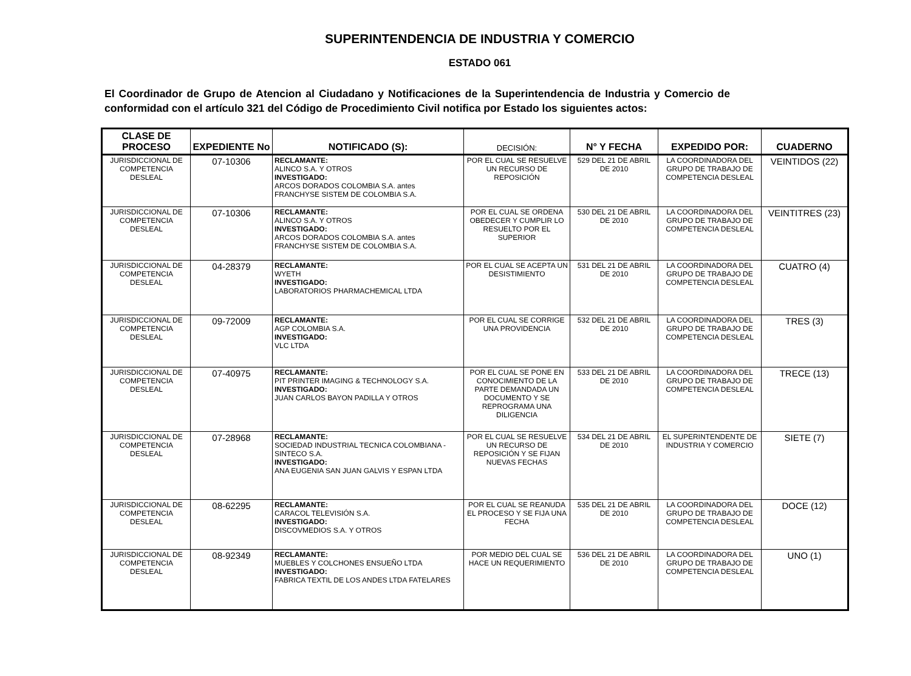SUPERINTENDENCIA DE INDUSTRIA Y COMERCIO
ESTADO 061
El Coordinador de Grupo de Atencion al Ciudadano y Notificaciones de la Superintendencia de Industria y Comercio de conformidad con el artículo 321 del Código de Procedimiento Civil notifica por Estado los siguientes actos:
| CLASE DE PROCESO | EXPEDIENTE No | NOTIFICADO (S): | DECISIÓN: | N° Y FECHA | EXPEDIDO POR: | CUADERNO |
| --- | --- | --- | --- | --- | --- | --- |
| JURISDICCIONAL DE COMPETENCIA DESLEAL | 07-10306 | RECLAMANTE: ALINCO S.A. Y OTROS INVESTIGADO: ARCOS DORADOS COLOMBIA S.A. antes FRANCHYSE SISTEM DE COLOMBIA S.A. | POR EL CUAL SE RESUELVE UN RECURSO DE REPOSICIÓN | 529 DEL 21 DE ABRIL DE 2010 | LA COORDINADORA DEL GRUPO DE TRABAJO DE COMPETENCIA DESLEAL | VEINTIDOS (22) |
| JURISDICCIONAL DE COMPETENCIA DESLEAL | 07-10306 | RECLAMANTE: ALINCO S.A. Y OTROS INVESTIGADO: ARCOS DORADOS COLOMBIA S.A. antes FRANCHYSE SISTEM DE COLOMBIA S.A. | POR EL CUAL SE ORDENA OBEDECER Y CUMPLIR LO RESUELTO POR EL SUPERIOR | 530 DEL 21 DE ABRIL DE 2010 | LA COORDINADORA DEL GRUPO DE TRABAJO DE COMPETENCIA DESLEAL | VEINTITRES (23) |
| JURISDICCIONAL DE COMPETENCIA DESLEAL | 04-28379 | RECLAMANTE: WYETH INVESTIGADO: LABORATORIOS PHARMACHEMICAL LTDA | POR EL CUAL SE ACEPTA UN DESISTIMIENTO | 531 DEL 21 DE ABRIL DE 2010 | LA COORDINADORA DEL GRUPO DE TRABAJO DE COMPETENCIA DESLEAL | CUATRO (4) |
| JURISDICCIONAL DE COMPETENCIA DESLEAL | 09-72009 | RECLAMANTE: AGP COLOMBIA S.A. INVESTIGADO: VLC LTDA | POR EL CUAL SE CORRIGE UNA PROVIDENCIA | 532 DEL 21 DE ABRIL DE 2010 | LA COORDINADORA DEL GRUPO DE TRABAJO DE COMPETENCIA DESLEAL | TRES (3) |
| JURISDICCIONAL DE COMPETENCIA DESLEAL | 07-40975 | RECLAMANTE: PIT PRINTER IMAGING & TECHNOLOGY S.A. INVESTIGADO: JUAN CARLOS BAYON PADILLA Y OTROS | POR EL CUAL SE PONE EN CONOCIMIENTO DE LA PARTE DEMANDADA UN DOCUMENTO Y SE REPROGRAMA UNA DILIGENCIA | 533 DEL 21 DE ABRIL DE 2010 | LA COORDINADORA DEL GRUPO DE TRABAJO DE COMPETENCIA DESLEAL | TRECE (13) |
| JURISDICCIONAL DE COMPETENCIA DESLEAL | 07-28968 | RECLAMANTE: SOCIEDAD INDUSTRIAL TECNICA COLOMBIANA - SINTECO S.A. INVESTIGADO: ANA EUGENIA SAN JUAN GALVIS Y ESPAN LTDA | POR EL CUAL SE RESUELVE UN RECURSO DE REPOSICIÓN Y SE FIJAN NUEVAS FECHAS | 534 DEL 21 DE ABRIL DE 2010 | EL SUPERINTENDENTE DE INDUSTRIA Y COMERCIO | SIETE (7) |
| JURISDICCIONAL DE COMPETENCIA DESLEAL | 08-62295 | RECLAMANTE: CARACOL TELEVISIÓN S.A. INVESTIGADO: DISCOVMEDIOS S.A. Y OTROS | POR EL CUAL SE REANUDA EL PROCESO Y SE FIJA UNA FECHA | 535 DEL 21 DE ABRIL DE 2010 | LA COORDINADORA DEL GRUPO DE TRABAJO DE COMPETENCIA DESLEAL | DOCE (12) |
| JURISDICCIONAL DE COMPETENCIA DESLEAL | 08-92349 | RECLAMANTE: MUEBLES Y COLCHONES ENSUEÑO LTDA INVESTIGADO: FABRICA TEXTIL DE LOS ANDES LTDA FATELARES | POR MEDIO DEL CUAL SE HACE UN REQUERIMIENTO | 536 DEL 21 DE ABRIL DE 2010 | LA COORDINADORA DEL GRUPO DE TRABAJO DE COMPETENCIA DESLEAL | UNO (1) |